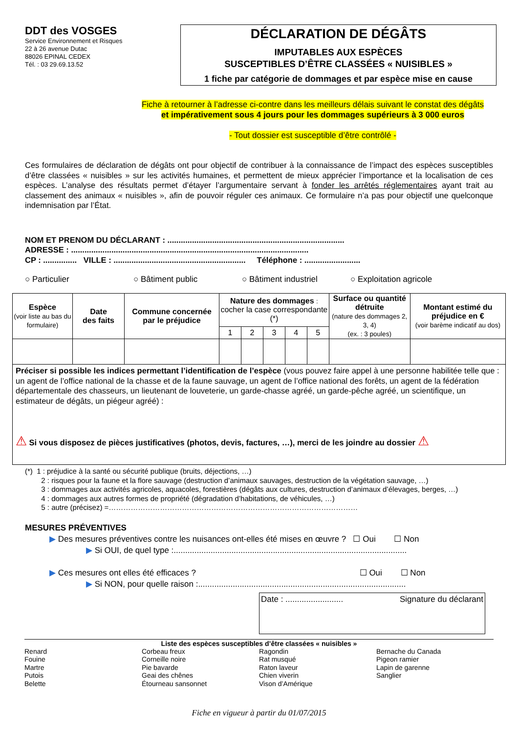DDT des VOSGES
Service Environnement et Risques
22 à 26 avenue Dutac
88026 EPINAL CEDEX
Tél. : 03 29.69.13.52
DÉCLARATION DE DÉGÂTS
IMPUTABLES AUX ESPÈCES
SUSCEPTIBLES D’ÊTRE CLASSÉES « NUISIBLES »
1 fiche par catégorie de dommages et par espèce mise en cause
Fiche à retourner à l’adresse ci-contre dans les meilleurs délais suivant le constat des dégâts
et impérativement sous 4 jours pour les dommages supérieurs à 3 000 euros
- Tout dossier est susceptible d’être contrôlé -
Ces formulaires de déclaration de dégâts ont pour objectif de contribuer à la connaissance de l’impact des espèces susceptibles d’être classées « nuisibles » sur les activités humaines, et permettent de mieux apprécier l’importance et la localisation de ces espèces. L’analyse des résultats permet d’étayer l’argumentaire servant à fonder les arrêtés réglementaires ayant trait au classement des animaux « nuisibles », afin de pouvoir réguler ces animaux. Ce formulaire n’a pas pour objectif une quelconque indemnisation par l’État.
NOM ET PRENOM DU DÉCLARANT : ...............................................................................
ADRESSE : ..........................................................................................................
CP : ............... VILLE : ........................................................... Téléphone : .........................
○ Particulier ○ Bâtiment public ○ Bâtiment industriel ○ Exploitation agricole
| Espèce (voir liste au bas du formulaire) | Date des faits | Commune concernée par le préjudice | Nature des dommages : cocher la case correspondante (*) | | | | | Surface ou quantité détruite (nature des dommages 2, 3, 4) (ex. : 3 poules) | Montant estimé du préjudice en € (voir barème indicatif au dos) |
| --- | --- | --- | --- | --- | --- | --- | --- | --- | --- |
| | | | 1 | 2 | 3 | 4 | 5 | | |
| Préciser si possible les indices permettant l’identification de l’espèce (vous pouvez faire appel à une personne habilitée telle que : un agent de l’office national de la chasse et de la faune sauvage, un agent de l’office national des forêts, un agent de la fédération départementale des chasseurs, un lieutenant de louveterie, un garde-chasse agréé, un garde-pêche agréé, un scientifique, un estimateur de dégâts, un piégeur agréé) : ⚠ Si vous disposez de pièces justificatives (photos, devis, factures, …), merci de les joindre au dossier ⚠ | | | | | | | | | |
(*) 1 : préjudice à la santé ou sécurité publique (bruits, déjections, …)
2 : risques pour la faune et la flore sauvage (destruction d’animaux sauvages, destruction de la végétation sauvage, …)
3 : dommages aux activités agricoles, aquacoles, forestières (dégâts aux cultures, destruction d’animaux d’élevages, berges, …)
4 : dommages aux autres formes de propriété (dégradation d’habitations, de véhicules, …)
5 : autre (précisez) =…………………………………………………………………………………………
MESURES PRÉVENTIVES
▶ Des mesures préventives contre les nuisances ont-elles été mises en œuvre ? ☐ Oui ☐ Non
▶ Si OUI, de quel type :.....................................................................................................
▶ Ces mesures ont elles été efficaces ? ☐ Oui ☐ Non
▶ Si NON, pour quelle raison :..........................................................................................
Date : ......................... Signature du déclarant
Liste des espèces susceptibles d’être classées « nuisibles »
Renard
Fouine
Martre
Putois
Belette
Corbeau freux
Corneille noire
Pie bavarde
Geai des chênes
Étourneau sansonnet
Ragondin
Rat musqué
Raton laveur
Chien viverin
Vison d’Amérique
Bernache du Canada
Pigeon ramier
Lapin de garenne
Sanglier
Fiche en vigueur à partir du 01/07/2015